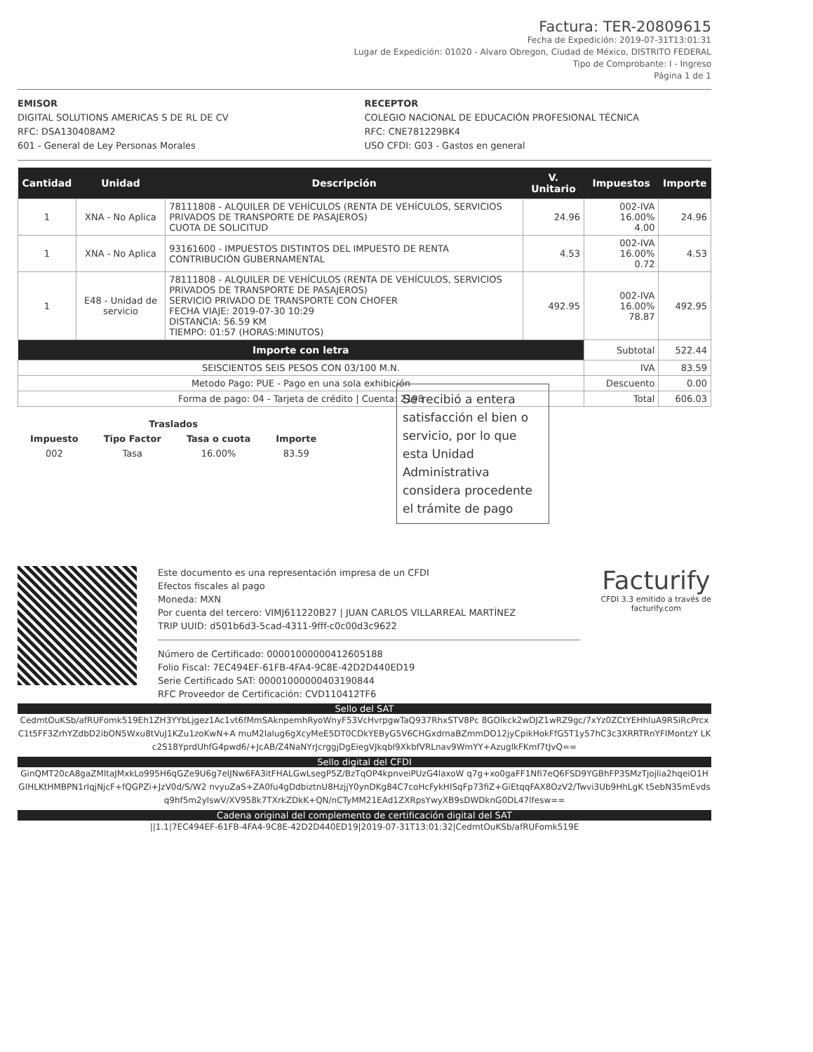Factura: TER-20809615
Fecha de Expedición: 2019-07-31T13:01:31
Lugar de Expedición: 01020 - Alvaro Obregon, Ciudad de México, DISTRITO FEDERAL
Tipo de Comprobante: I - Ingreso
Página 1 de 1
EMISOR
DIGITAL SOLUTIONS AMERICAS S DE RL DE CV
RFC: DSA130408AM2
601 - General de Ley Personas Morales
RECEPTOR
COLEGIO NACIONAL DE EDUCACIÓN PROFESIONAL TÉCNICA
RFC: CNE781229BK4
USO CFDI: G03 - Gastos en general
| Cantidad | Unidad | Descripción | V. Unitario | Impuestos | Importe |
| --- | --- | --- | --- | --- | --- |
| 1 | XNA - No Aplica | 78111808 - ALQUILER DE VEHÍCULOS (RENTA DE VEHÍCULOS, SERVICIOS PRIVADOS DE TRANSPORTE DE PASAJEROS) CUOTA DE SOLICITUD | 24.96 | 002-IVA 16.00% 4.00 | 24.96 |
| 1 | XNA - No Aplica | 93161600 - IMPUESTOS DISTINTOS DEL IMPUESTO DE RENTA CONTRIBUCIÓN GUBERNAMENTAL | 4.53 | 002-IVA 16.00% 0.72 | 4.53 |
| 1 | E48 - Unidad de servicio | 78111808 - ALQUILER DE VEHÍCULOS (RENTA DE VEHÍCULOS, SERVICIOS PRIVADOS DE TRANSPORTE DE PASAJEROS) SERVICIO PRIVADO DE TRANSPORTE CON CHOFER FECHA VIAJE: 2019-07-30 10:29 DISTANCIA: 56.59 KM TIEMPO: 01:57 (HORAS:MINUTOS) | 492.95 | 002-IVA 16.00% 78.87 | 492.95 |
| Importe con letra | | | | Subtotal | 522.44 |
| SEISCIENTOS SEIS PESOS CON 03/100 M.N. | | | | IVA | 83.59 |
| Metodo Pago: PUE - Pago en una sola exhibición | | | | Descuento | 0.00 |
| Forma de pago: 04 - Tarjeta de crédito / Cuenta: 2198 | | | | Total | 606.03 |
| Traslados | | | |
| --- | --- | --- | --- |
| Impuesto | Tipo Factor | Tasa o cuota | Importe |
| 002 | Tasa | 16.00% | 83.59 |
Se recibió a entera satisfacción el bien o servicio, por lo que esta Unidad Administrativa considera procedente el trámite de pago
Este documento es una representación impresa de un CFDI
Efectos fiscales al pago
Moneda: MXN
Por cuenta del tercero: VIMJ611220B27 | JUAN CARLOS VILLARREAL MARTÍNEZ
TRIP UUID: d501b6d3-5cad-4311-9fff-c0c00d3c9622
Número de Certificado: 00001000000412605188
Folio Fiscal: 7EC494EF-61FB-4FA4-9C8E-42D2D440ED19
Serie Certificado SAT: 00001000000403190844
RFC Proveedor de Certificación: CVD110412TF6
Facturify
CFDI 3.3 emitido a través de
facturify.com
Sello del SAT
CedmtOuKSb/afRUFomk519Eh1ZH3YYbLjgez1Ac1vt6fMmSAknpemhRyoWnyF53VcHvrpgwTaQ937RhxSTV8Pc 8GOlkck2wDJZ1wRZ9gc/7xYz0ZCtYEHhluA9RSiRcPrcxC1t5FF3ZrhYZdbD2ibON5Wxu8tVuJ1KZu1zoKwN+A muM2Ialug6gXcyMeE5DT0CDkYEByG5V6CHGxdrnaBZmmDO12jyCpikHokFfG5T1y57hC3c3XRRTRnYFIMontzY LKc2S18YprdUhfG4pwd6/+JcAB/Z4NaNYrJcrggjDgEiegVJkqbl9XkbfVRLnav9WmYY+AzuglkFKmf7tJvQ==
Sello digital del CFDI
GinQMT20cA8gaZMltaJMxkLo995H6qGZe9U6g7elJNw6FA3itFHALGwLsegP5Z/BzTqOP4kpnveiPUzG4laxoW q7g+xo0gaFF1Nfi7eQ6FSD9YGBhFP3SMzTjojlia2hqeiO1HGIHLKtHMBPN1rlqjNjcF+fQGPZi+JzV0d/S/W2 nvyuZaS+ZA0fu4gDdbiztnU8HzjjY0ynDKg84C7coHcFykHISqFp73fiZ+GiEtqqFAX8OzV2/Twvi3Ub9HhLgK t5ebN35mEvdsq9hf5m2ylswV/XV958k7TXrkZDkK+QN/nCTyMM21EAd1ZXRpsYwyXB9sDWDknG0DL47lfesw==
Cadena original del complemento de certificación digital del SAT
||1.1|7EC494EF-61FB-4FA4-9C8E-42D2D440ED19|2019-07-31T13:01:32|CedmtOuKSb/afRUFomk519E